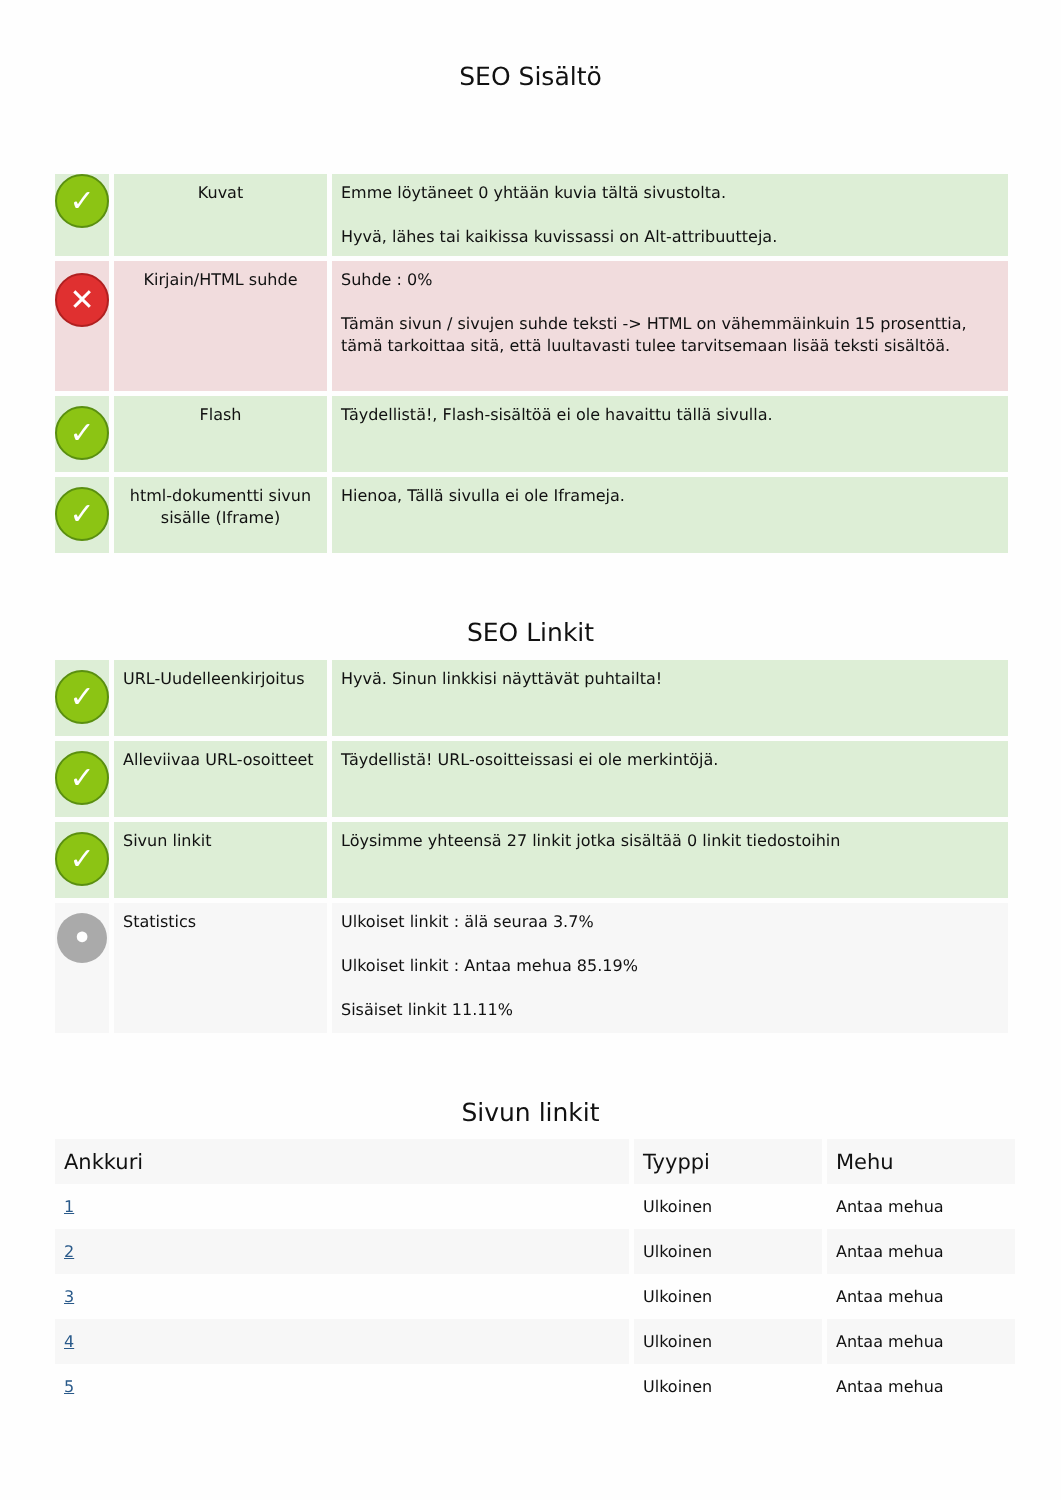SEO Sisältö
| ✓ | Kuvat | Emme löytäneet 0 yhtään kuvia tältä sivustolta. Hyvä, lähes tai kaikissa kuvissassi on Alt-attribuutteja. |
| ✕ | Kirjain/HTML suhde | Suhde : 0% Tämän sivun / sivujen suhde teksti -> HTML on vähemmäinkuin 15 prosenttia, tämä tarkoittaa sitä, että luultavasti tulee tarvitsemaan lisää teksti sisältöä. |
| ✓ | Flash | Täydellistä!, Flash-sisältöä ei ole havaittu tällä sivulla. |
| ✓ | html-dokumentti sivun sisälle (Iframe) | Hienoa, Tällä sivulla ei ole Iframeja. |
SEO Linkit
| ✓ | URL-Uudelleenkirjoitus | Hyvä. Sinun linkkisi näyttävät puhtailta! |
| ✓ | Alleviivaa URL-osoitteet | Täydellistä! URL-osoitteissasi ei ole merkintöjä. |
| ✓ | Sivun linkit | Löysimme yhteensä 27 linkit jotka sisältää 0 linkit tiedostoihin |
| • | Statistics | Ulkoiset linkit : älä seuraa 3.7% Ulkoiset linkit : Antaa mehua 85.19% Sisäiset linkit 11.11% |
Sivun linkit
| Ankkuri | Tyyppi | Mehu |
| --- | --- | --- |
| 1 | Ulkoinen | Antaa mehua |
| 2 | Ulkoinen | Antaa mehua |
| 3 | Ulkoinen | Antaa mehua |
| 4 | Ulkoinen | Antaa mehua |
| 5 | Ulkoinen | Antaa mehua |